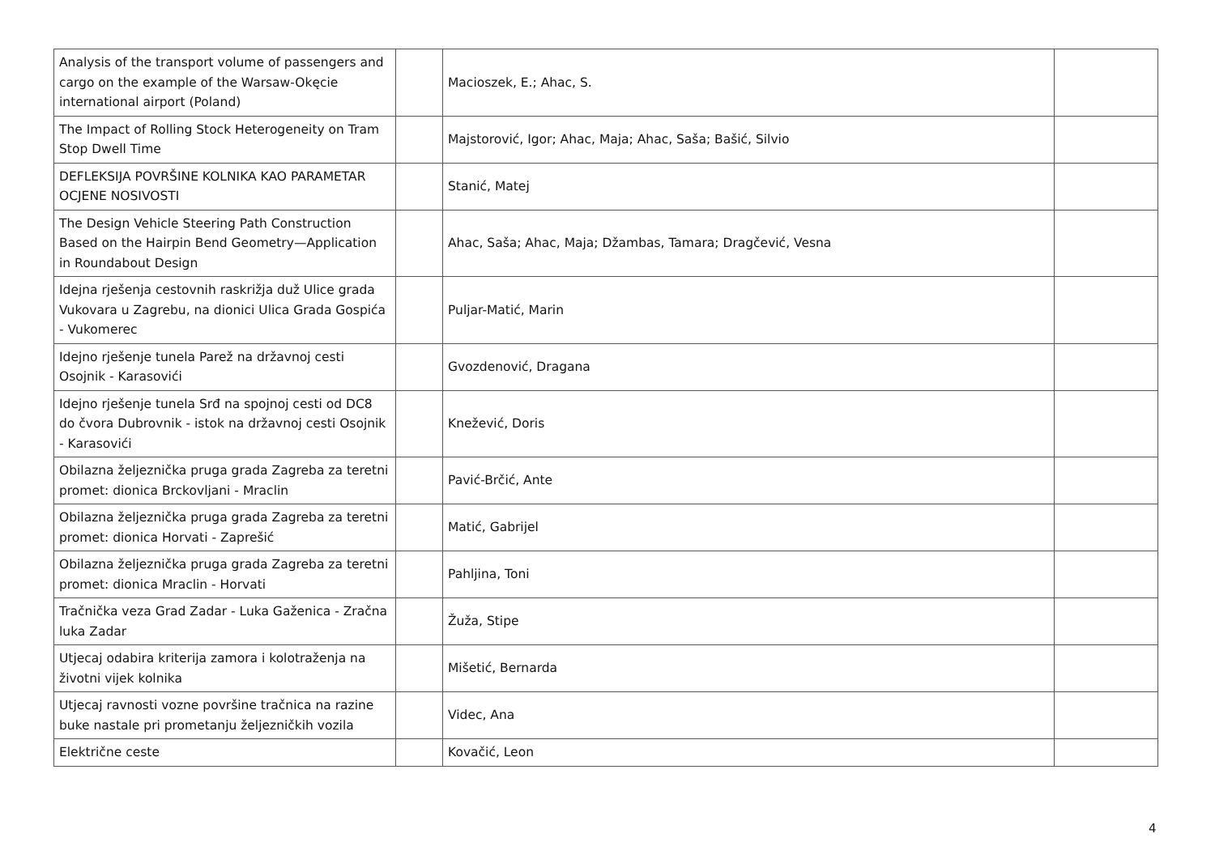| Analysis of the transport volume of passengers and cargo on the example of the Warsaw-Okęcie international airport (Poland) | | Macioszek, E.; Ahac, S. | |
| The Impact of Rolling Stock Heterogeneity on Tram Stop Dwell Time | | Majstorović, Igor; Ahac, Maja; Ahac, Saša; Bašić, Silvio | |
| DEFLEKSIJA POVRŠINE KOLNIKA KAO PARAMETAR OCJENE NOSIVOSTI | | Stanić, Matej | |
| The Design Vehicle Steering Path Construction Based on the Hairpin Bend Geometry—Application in Roundabout Design | | Ahac, Saša; Ahac, Maja; Džambas, Tamara; Dragčević, Vesna | |
| Idejna rješenja cestovnih raskrižja duž Ulice grada Vukovara u Zagrebu, na dionici Ulica Grada Gospića - Vukomerec | | Puljar-Matić, Marin | |
| Idejno rješenje tunela Parež na državnoj cesti Osojnik - Karasovići | | Gvozdenović, Dragana | |
| Idejno rješenje tunela Srđ na spojnoj cesti od DC8 do čvora Dubrovnik - istok na državnoj cesti Osojnik - Karasovići | | Knežević, Doris | |
| Obilazna željeznička pruga grada Zagreba za teretni promet: dionica Brckovljani - Mraclin | | Pavić-Brčić, Ante | |
| Obilazna željeznička pruga grada Zagreba za teretni promet: dionica Horvati - Zaprešić | | Matić, Gabrijel | |
| Obilazna željeznička pruga grada Zagreba za teretni promet: dionica Mraclin - Horvati | | Pahljina, Toni | |
| Tračnička veza Grad Zadar - Luka Gaženica - Zračna luka Zadar | | Žuža, Stipe | |
| Utjecaj odabira kriterija zamora i kolotraženja na životni vijek kolnika | | Mišetić, Bernarda | |
| Utjecaj ravnosti vozne površine tračnica na razine buke nastale pri prometanju željezničkih vozila | | Videc, Ana | |
| Električne ceste | | Kovačić, Leon | |
4